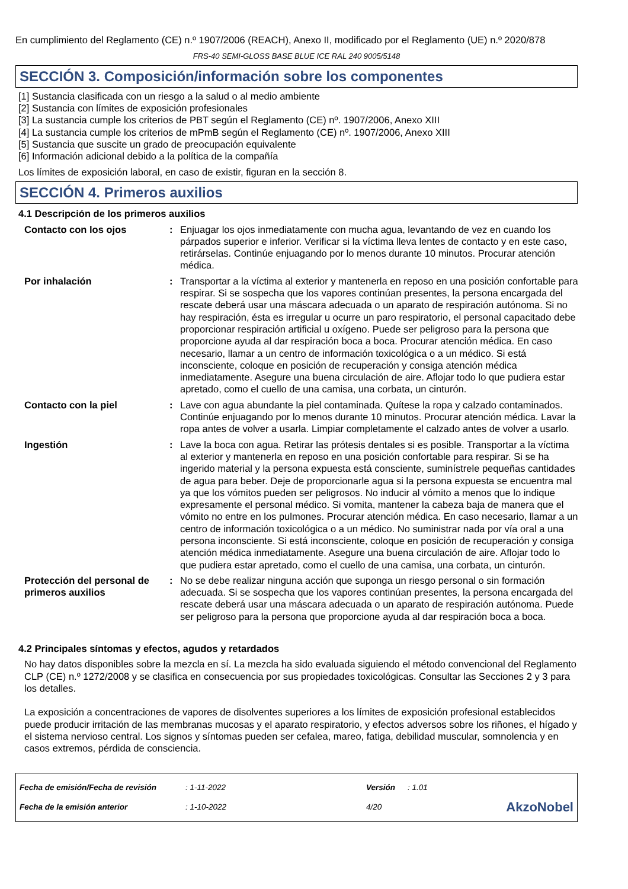En cumplimiento del Reglamento (CE) n.º 1907/2006 (REACH), Anexo II, modificado por el Reglamento (UE) n.º 2020/878
FRS-40 SEMI-GLOSS BASE BLUE ICE RAL 240 9005/5148
SECCIÓN 3. Composición/información sobre los componentes
[1] Sustancia clasificada con un riesgo a la salud o al medio ambiente
[2] Sustancia con límites de exposición profesionales
[3] La sustancia cumple los criterios de PBT según el Reglamento (CE) nº. 1907/2006, Anexo XIII
[4] La sustancia cumple los criterios de mPmB según el Reglamento (CE) nº. 1907/2006, Anexo XIII
[5] Sustancia que suscite un grado de preocupación equivalente
[6] Información adicional debido a la política de la compañía
Los límites de exposición laboral, en caso de existir, figuran en la sección 8.
SECCIÓN 4. Primeros auxilios
4.1 Descripción de los primeros auxilios
| Contacto con los ojos | : | Enjuagar los ojos inmediatamente con mucha agua, levantando de vez en cuando los párpados superior e inferior. Verificar si la víctima lleva lentes de contacto y en este caso, retirárselas. Continúe enjuagando por lo menos durante 10 minutos. Procurar atención médica. |
| Por inhalación | : | Transportar a la víctima al exterior y mantenerla en reposo en una posición confortable para respirar. Si se sospecha que los vapores continúan presentes, la persona encargada del rescate deberá usar una máscara adecuada o un aparato de respiración autónoma. Si no hay respiración, ésta es irregular u ocurre un paro respiratorio, el personal capacitado debe proporcionar respiración artificial u oxígeno. Puede ser peligroso para la persona que proporcione ayuda al dar respiración boca a boca. Procurar atención médica. En caso necesario, llamar a un centro de información toxicológica o a un médico. Si está inconsciente, coloque en posición de recuperación y consiga atención médica inmediatamente. Asegure una buena circulación de aire. Aflojar todo lo que pudiera estar apretado, como el cuello de una camisa, una corbata, un cinturón. |
| Contacto con la piel | : | Lave con agua abundante la piel contaminada. Quítese la ropa y calzado contaminados. Continúe enjuagando por lo menos durante 10 minutos. Procurar atención médica. Lavar la ropa antes de volver a usarla. Limpiar completamente el calzado antes de volver a usarlo. |
| Ingestión | : | Lave la boca con agua. Retirar las prótesis dentales si es posible. Transportar a la víctima al exterior y mantenerla en reposo en una posición confortable para respirar. Si se ha ingerido material y la persona expuesta está consciente, suminístrele pequeñas cantidades de agua para beber. Deje de proporcionarle agua si la persona expuesta se encuentra mal ya que los vómitos pueden ser peligrosos. No inducir al vómito a menos que lo indique expresamente el personal médico. Si vomita, mantener la cabeza baja de manera que el vómito no entre en los pulmones. Procurar atención médica. En caso necesario, llamar a un centro de información toxicológica o a un médico. No suministrar nada por vía oral a una persona inconsciente. Si está inconsciente, coloque en posición de recuperación y consiga atención médica inmediatamente. Asegure una buena circulación de aire. Aflojar todo lo que pudiera estar apretado, como el cuello de una camisa, una corbata, un cinturón. |
| Protección del personal de primeros auxilios | : | No se debe realizar ninguna acción que suponga un riesgo personal o sin formación adecuada. Si se sospecha que los vapores continúan presentes, la persona encargada del rescate deberá usar una máscara adecuada o un aparato de respiración autónoma. Puede ser peligroso para la persona que proporcione ayuda al dar respiración boca a boca. |
4.2 Principales síntomas y efectos, agudos y retardados
No hay datos disponibles sobre la mezcla en sí. La mezcla ha sido evaluada siguiendo el método convencional del Reglamento CLP (CE) n.º 1272/2008 y se clasifica en consecuencia por sus propiedades toxicológicas. Consultar las Secciones 2 y 3 para los detalles.
La exposición a concentraciones de vapores de disolventes superiores a los límites de exposición profesional establecidos puede producir irritación de las membranas mucosas y el aparato respiratorio, y efectos adversos sobre los riñones, el hígado y el sistema nervioso central. Los signos y síntomas pueden ser cefalea, mareo, fatiga, debilidad muscular, somnolencia y en casos extremos, pérdida de consciencia.
| Fecha de emisión/Fecha de revisión | : 1-11-2022 | Versión | : 1.01 | |
| Fecha de la emisión anterior | : 1-10-2022 | 4/20 | | AkzoNobel |